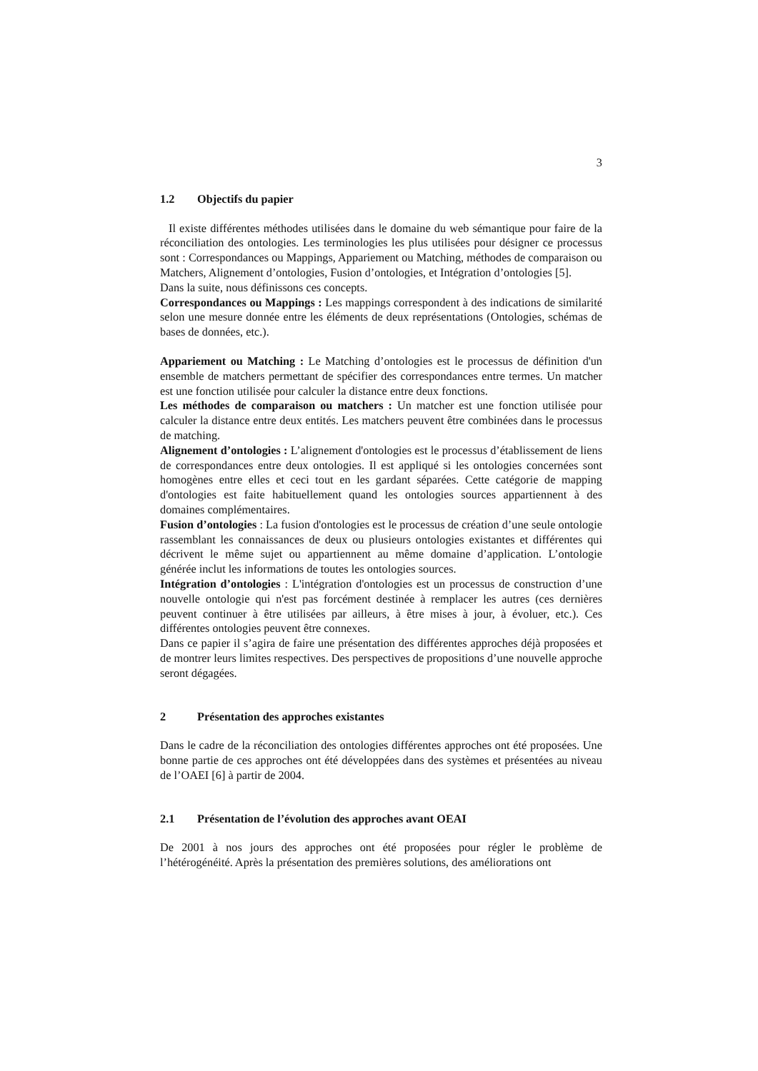3
1.2 Objectifs du papier
Il existe différentes méthodes utilisées dans le domaine du web sémantique pour faire de la réconciliation des ontologies. Les terminologies les plus utilisées pour désigner ce processus sont : Correspondances ou Mappings, Appariement ou Matching, méthodes de comparaison ou Matchers, Alignement d’ontologies, Fusion d’ontologies, et Intégration d’ontologies [5].
Dans la suite, nous définissons ces concepts.
Correspondances ou Mappings : Les mappings correspondent à des indications de similarité selon une mesure donnée entre les éléments de deux représentations (Ontologies, schémas de bases de données, etc.).
Appariement ou Matching : Le Matching d’ontologies est le processus de définition d'un ensemble de matchers permettant de spécifier des correspondances entre termes. Un matcher est une fonction utilisée pour calculer la distance entre deux fonctions.
Les méthodes de comparaison ou matchers : Un matcher est une fonction utilisée pour calculer la distance entre deux entités. Les matchers peuvent être combinées dans le processus de matching.
Alignement d’ontologies : L’alignement d'ontologies est le processus d’établissement de liens de correspondances entre deux ontologies. Il est appliqué si les ontologies concernées sont homogènes entre elles et ceci tout en les gardant séparées. Cette catégorie de mapping d'ontologies est faite habituellement quand les ontologies sources appartiennent à des domaines complémentaires.
Fusion d’ontologies : La fusion d'ontologies est le processus de création d’une seule ontologie rassemblant les connaissances de deux ou plusieurs ontologies existantes et différentes qui décrivent le même sujet ou appartiennent au même domaine d’application. L’ontologie générée inclut les informations de toutes les ontologies sources.
Intégration d’ontologies : L'intégration d'ontologies est un processus de construction d’une nouvelle ontologie qui n'est pas forcément destinée à remplacer les autres (ces dernières peuvent continuer à être utilisées par ailleurs, à être mises à jour, à évoluer, etc.). Ces différentes ontologies peuvent être connexes.
Dans ce papier il s’agira de faire une présentation des différentes approches déjà proposées et de montrer leurs limites respectives. Des perspectives de propositions d’une nouvelle approche seront dégagées.
2 Présentation des approches existantes
Dans le cadre de la réconciliation des ontologies différentes approches ont été proposées. Une bonne partie de ces approches ont été développées dans des systèmes et présentées au niveau de l’OAEI [6] à partir de 2004.
2.1 Présentation de l’évolution des approches avant OEAI
De 2001 à nos jours des approches ont été proposées pour régler le problème de l’hétérogénéité. Après la présentation des premières solutions, des améliorations ont